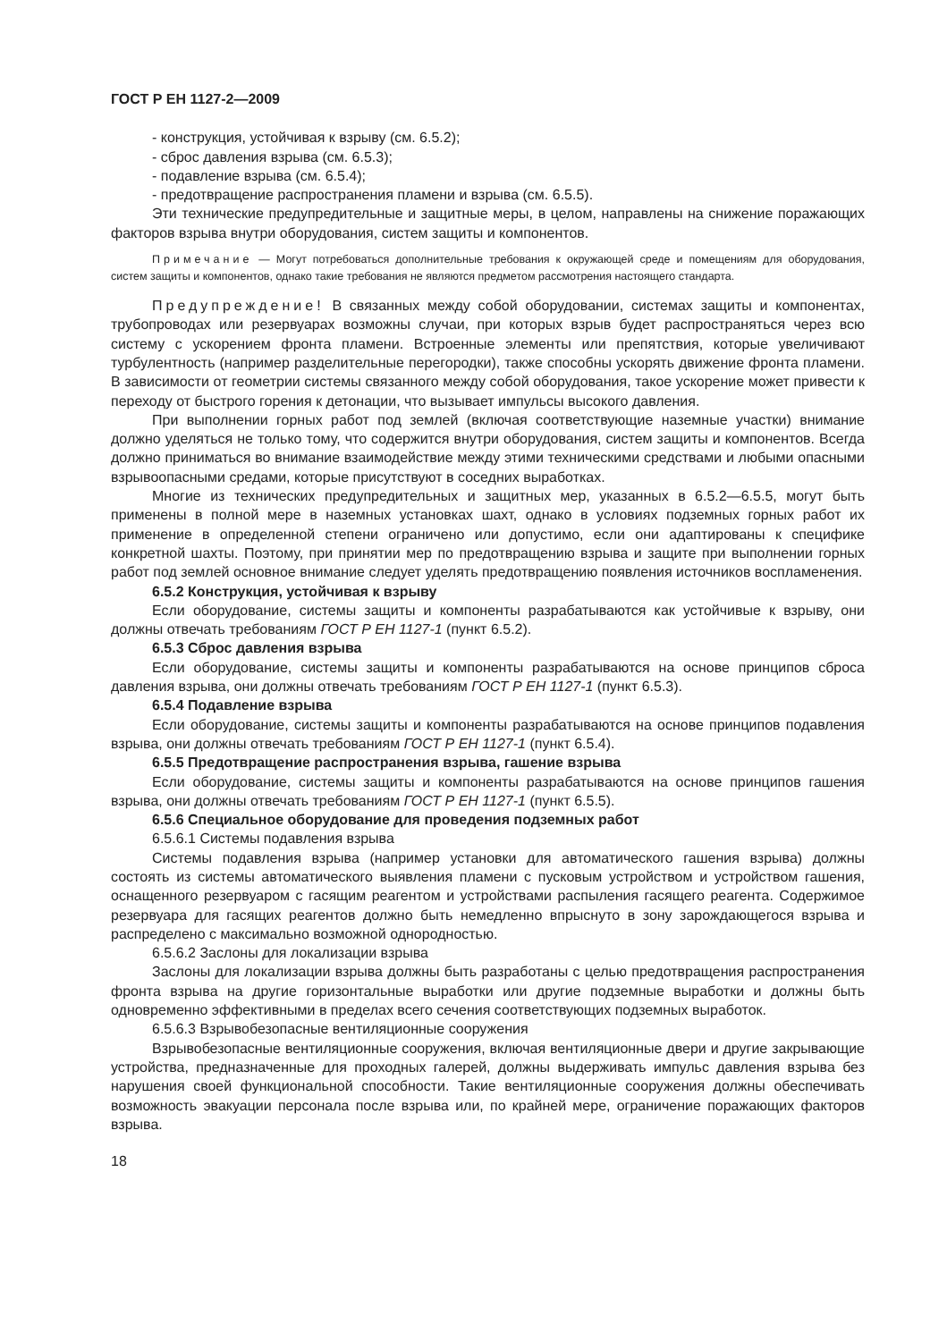ГОСТ Р ЕН 1127-2—2009
- конструкция, устойчивая к взрыву (см. 6.5.2);
- сброс давления взрыва (см. 6.5.3);
- подавление взрыва (см. 6.5.4);
- предотвращение распространения пламени и взрыва (см. 6.5.5).
Эти технические предупредительные и защитные меры, в целом, направлены на снижение поражающих факторов взрыва внутри оборудования, систем защиты и компонентов.
Примечание — Могут потребоваться дополнительные требования к окружающей среде и помещениям для оборудования, систем защиты и компонентов, однако такие требования не являются предметом рассмотрения настоящего стандарта.
Предупреждение! В связанных между собой оборудовании, системах защиты и компонентах, трубопроводах или резервуарах возможны случаи, при которых взрыв будет распространяться через всю систему с ускорением фронта пламени. Встроенные элементы или препятствия, которые увеличивают турбулентность (например разделительные перегородки), также способны ускорять движение фронта пламени. В зависимости от геометрии системы связанного между собой оборудования, такое ускорение может привести к переходу от быстрого горения к детонации, что вызывает импульсы высокого давления.
При выполнении горных работ под землей (включая соответствующие наземные участки) внимание должно уделяться не только тому, что содержится внутри оборудования, систем защиты и компонентов. Всегда должно приниматься во внимание взаимодействие между этими техническими средствами и любыми опасными взрывоопасными средами, которые присутствуют в соседних выработках.
Многие из технических предупредительных и защитных мер, указанных в 6.5.2—6.5.5, могут быть применены в полной мере в наземных установках шахт, однако в условиях подземных горных работ их применение в определенной степени ограничено или допустимо, если они адаптированы к специфике конкретной шахты. Поэтому, при принятии мер по предотвращению взрыва и защите при выполнении горных работ под землей основное внимание следует уделять предотвращению появления источников воспламенения.
6.5.2 Конструкция, устойчивая к взрыву
Если оборудование, системы защиты и компоненты разрабатываются как устойчивые к взрыву, они должны отвечать требованиям ГОСТ Р ЕН 1127-1 (пункт 6.5.2).
6.5.3 Сброс давления взрыва
Если оборудование, системы защиты и компоненты разрабатываются на основе принципов сброса давления взрыва, они должны отвечать требованиям ГОСТ Р ЕН 1127-1 (пункт 6.5.3).
6.5.4 Подавление взрыва
Если оборудование, системы защиты и компоненты разрабатываются на основе принципов подавления взрыва, они должны отвечать требованиям ГОСТ Р ЕН 1127-1 (пункт 6.5.4).
6.5.5 Предотвращение распространения взрыва, гашение взрыва
Если оборудование, системы защиты и компоненты разрабатываются на основе принципов гашения взрыва, они должны отвечать требованиям ГОСТ Р ЕН 1127-1 (пункт 6.5.5).
6.5.6 Специальное оборудование для проведения подземных работ
6.5.6.1 Системы подавления взрыва
Системы подавления взрыва (например установки для автоматического гашения взрыва) должны состоять из системы автоматического выявления пламени с пусковым устройством и устройством гашения, оснащенного резервуаром с гасящим реагентом и устройствами распыления гасящего реагента. Содержимое резервуара для гасящих реагентов должно быть немедленно впрыснуто в зону зарождающегося взрыва и распределено с максимально возможной однородностью.
6.5.6.2 Заслоны для локализации взрыва
Заслоны для локализации взрыва должны быть разработаны с целью предотвращения распространения фронта взрыва на другие горизонтальные выработки или другие подземные выработки и должны быть одновременно эффективными в пределах всего сечения соответствующих подземных выработок.
6.5.6.3 Взрывобезопасные вентиляционные сооружения
Взрывобезопасные вентиляционные сооружения, включая вентиляционные двери и другие закрывающие устройства, предназначенные для проходных галерей, должны выдерживать импульс давления взрыва без нарушения своей функциональной способности. Такие вентиляционные сооружения должны обеспечивать возможность эвакуации персонала после взрыва или, по крайней мере, ограничение поражающих факторов взрыва.
18